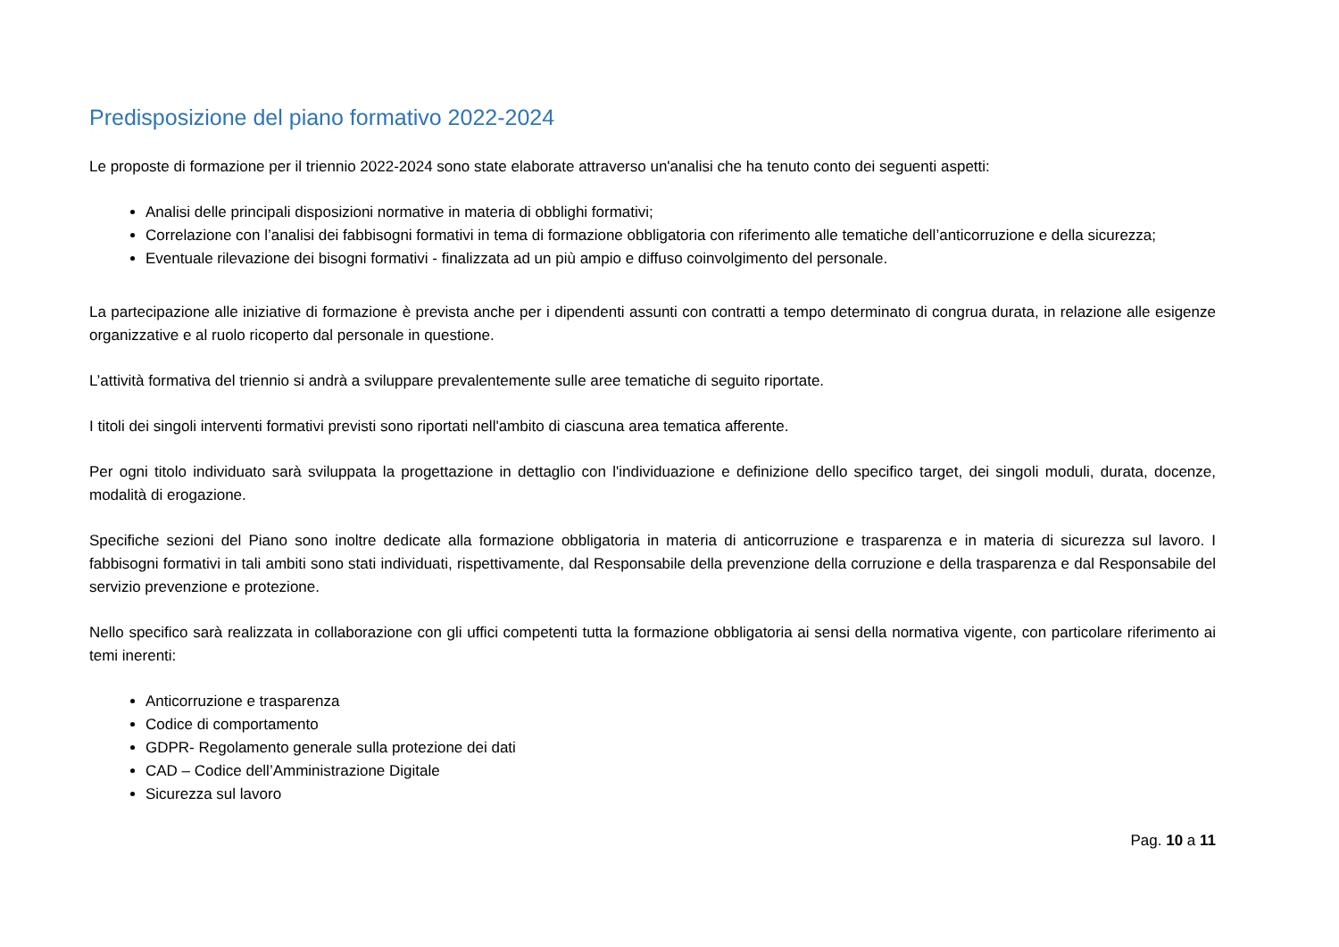Predisposizione del piano formativo 2022-2024
Le proposte di formazione per il triennio 2022-2024 sono state elaborate attraverso un'analisi che ha tenuto conto dei seguenti aspetti:
Analisi delle principali disposizioni normative in materia di obblighi formativi;
Correlazione con l’analisi dei fabbisogni formativi in tema di formazione obbligatoria con riferimento alle tematiche dell’anticorruzione e della sicurezza;
Eventuale rilevazione dei bisogni formativi - finalizzata ad un più ampio e diffuso coinvolgimento del personale.
La partecipazione alle iniziative di formazione è prevista anche per i dipendenti assunti con contratti a tempo determinato di congrua durata, in relazione alle esigenze organizzative e al ruolo ricoperto dal personale in questione.
L’attività formativa del triennio si andrà a sviluppare prevalentemente sulle aree tematiche di seguito riportate.
I titoli dei singoli interventi formativi previsti sono riportati nell'ambito di ciascuna area tematica afferente.
Per ogni titolo individuato sarà sviluppata la progettazione in dettaglio con l'individuazione e definizione dello specifico target, dei singoli moduli, durata, docenze, modalità di erogazione.
Specifiche sezioni del Piano sono inoltre dedicate alla formazione obbligatoria in materia di anticorruzione e trasparenza e in materia di sicurezza sul lavoro. I fabbisogni formativi in tali ambiti sono stati individuati, rispettivamente, dal Responsabile della prevenzione della corruzione e della trasparenza e dal Responsabile del servizio prevenzione e protezione.
Nello specifico sarà realizzata in collaborazione con gli uffici competenti tutta la formazione obbligatoria ai sensi della normativa vigente, con particolare riferimento ai temi inerenti:
Anticorruzione e trasparenza
Codice di comportamento
GDPR- Regolamento generale sulla protezione dei dati
CAD – Codice dell’Amministrazione Digitale
Sicurezza sul lavoro
Pag. 10 a 11